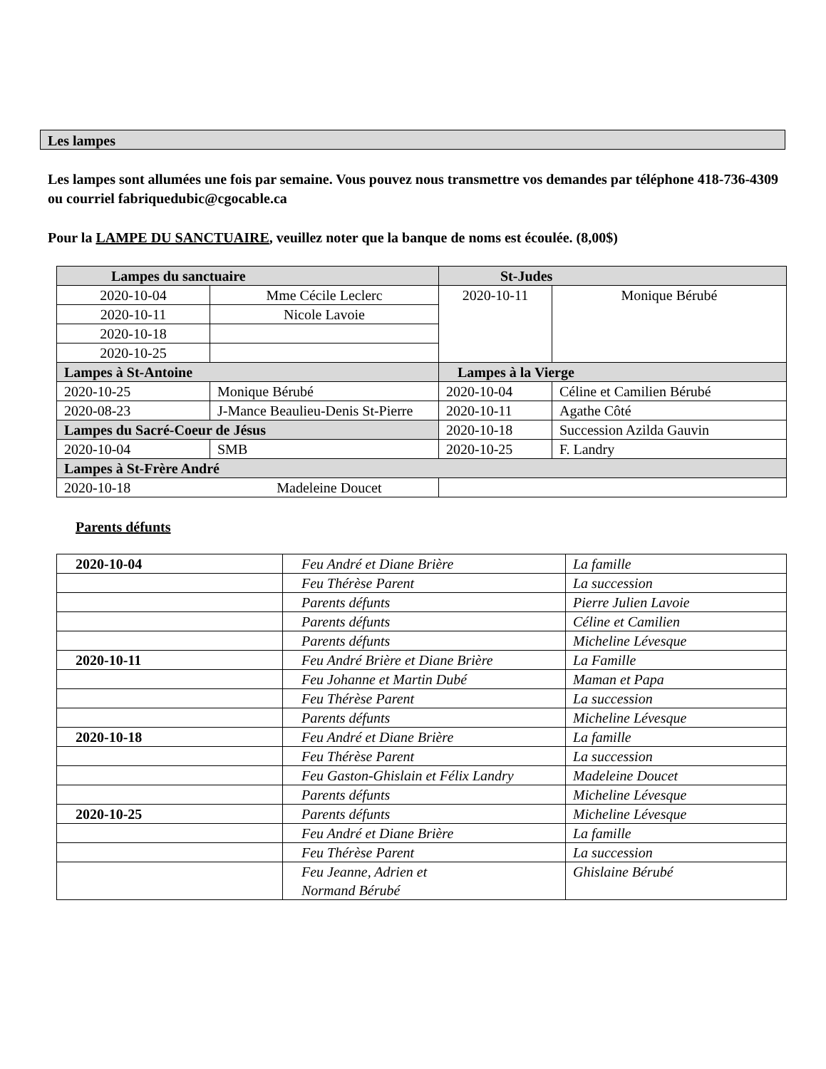Les lampes
Les lampes sont allumées une fois par semaine. Vous pouvez nous transmettre vos demandes par téléphone 418-736-4309 ou courriel fabriquedubic@cgocable.ca
Pour la LAMPE DU SANCTUAIRE, veuillez noter que la banque de noms est écoulée. (8,00$)
| Lampes du sanctuaire | | St-Judes | |
| --- | --- | --- | --- |
| 2020-10-04 | Mme Cécile Leclerc | 2020-10-11 | Monique Bérubé |
| 2020-10-11 | Nicole Lavoie | | |
| 2020-10-18 | | | |
| 2020-10-25 | | | |
| Lampes à St-Antoine | | Lampes à la Vierge | |
| 2020-10-25 | Monique Bérubé | 2020-10-04 | Céline et Camilien Bérubé |
| 2020-08-23 | J-Mance Beaulieu-Denis St-Pierre | 2020-10-11 | Agathe Côté |
| Lampes du Sacré-Coeur de Jésus | | 2020-10-18 | Succession Azilda Gauvin |
| 2020-10-04 | SMB | 2020-10-25 | F. Landry |
| Lampes à St-Frère André | | | |
| 2020-10-18 Madeleine Doucet | | | |
Parents défunts
| 2020-10-04 | Feu André et Diane Brière | La famille |
| | Feu Thérèse Parent | La succession |
| | Parents défunts | Pierre Julien Lavoie |
| | Parents défunts | Céline et Camilien |
| | Parents défunts | Micheline Lévesque |
| 2020-10-11 | Feu André Brière et Diane Brière | La Famille |
| | Feu Johanne et Martin Dubé | Maman et Papa |
| | Feu Thérèse Parent | La succession |
| | Parents défunts | Micheline Lévesque |
| 2020-10-18 | Feu André et Diane Brière | La famille |
| | Feu Thérèse Parent | La succession |
| | Feu Gaston-Ghislain et Félix Landry | Madeleine Doucet |
| | Parents défunts | Micheline Lévesque |
| 2020-10-25 | Parents défunts | Micheline Lévesque |
| | Feu André et Diane Brière | La famille |
| | Feu Thérèse Parent | La succession |
| | Feu Jeanne, Adrien et Normand Bérubé | Ghislaine Bérubé |